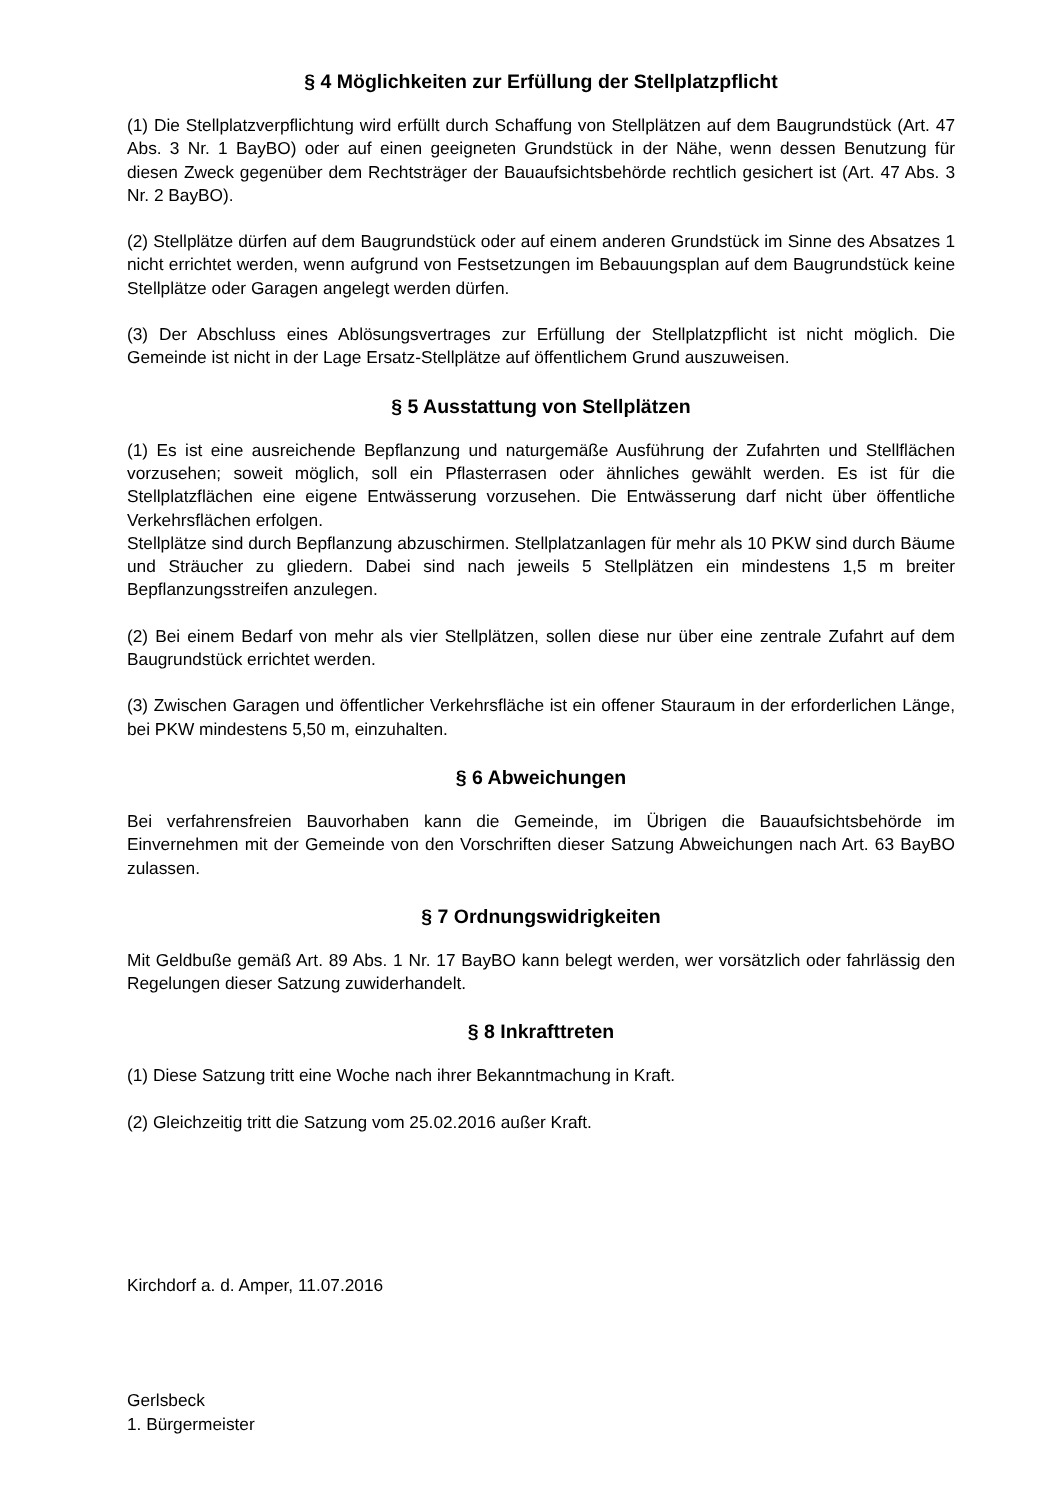§ 4 Möglichkeiten zur Erfüllung der Stellplatzpflicht
(1) Die Stellplatzverpflichtung wird erfüllt durch Schaffung von Stellplätzen auf dem Baugrund­stück (Art. 47 Abs. 3 Nr. 1 BayBO) oder auf einen geeigneten Grundstück in der Nähe, wenn dessen Benutzung für diesen Zweck gegenüber dem Rechtsträger der Bauaufsichtsbehörde rechtlich gesichert ist (Art. 47 Abs. 3 Nr. 2 BayBO).
(2) Stellplätze dürfen auf dem Baugrundstück oder auf einem anderen Grundstück im Sinne des Absatzes 1 nicht errichtet werden, wenn aufgrund von Festsetzungen im Bebauungsplan auf dem Baugrundstück keine Stellplätze oder Garagen angelegt werden dürfen.
(3) Der Abschluss eines Ablösungsvertrages zur Erfüllung der Stellplatzpflicht ist nicht mög­lich. Die Gemeinde ist nicht in der Lage Ersatz-Stellplätze auf öffentlichem Grund auszuwei­sen.
§ 5 Ausstattung von Stellplätzen
(1) Es ist eine ausreichende Bepflanzung und naturgemäße Ausführung der Zufahrten und Stellflächen vorzusehen; soweit möglich, soll ein Pflasterrasen oder ähnliches gewählt wer­den. Es ist für die Stellplatzflächen eine eigene Entwässerung vorzusehen. Die Entwässerung darf nicht über öffentliche Verkehrsflächen erfolgen.
Stellplätze sind durch Bepflanzung abzuschirmen. Stellplatzanlagen für mehr als 10 PKW sind durch Bäume und Sträucher zu gliedern. Dabei sind nach jeweils 5 Stellplätzen ein mindes­tens 1,5 m breiter Bepflanzungsstreifen anzulegen.
(2) Bei einem Bedarf von mehr als vier Stellplätzen, sollen diese nur über eine zentrale Zufahrt auf dem Baugrundstück errichtet werden.
(3) Zwischen Garagen und öffentlicher Verkehrsfläche ist ein offener Stauraum in der erforder­lichen Länge, bei PKW mindestens 5,50 m, einzuhalten.
§ 6 Abweichungen
Bei verfahrensfreien Bauvorhaben kann die Gemeinde, im Übrigen die Bauaufsichtsbehörde im Einvernehmen mit der Gemeinde von den Vorschriften dieser Satzung Abweichungen nach Art. 63 BayBO zulassen.
§ 7 Ordnungswidrigkeiten
Mit Geldbuße gemäß Art. 89 Abs. 1 Nr. 17 BayBO kann belegt werden, wer vorsätzlich oder fahrlässig den Regelungen dieser Satzung zuwiderhandelt.
§ 8 Inkrafttreten
(1) Diese Satzung tritt eine Woche nach ihrer Bekanntmachung in Kraft.
(2) Gleichzeitig tritt die Satzung vom 25.02.2016 außer Kraft.
Kirchdorf a. d. Amper, 11.07.2016
Gerlsbeck
1. Bürgermeister